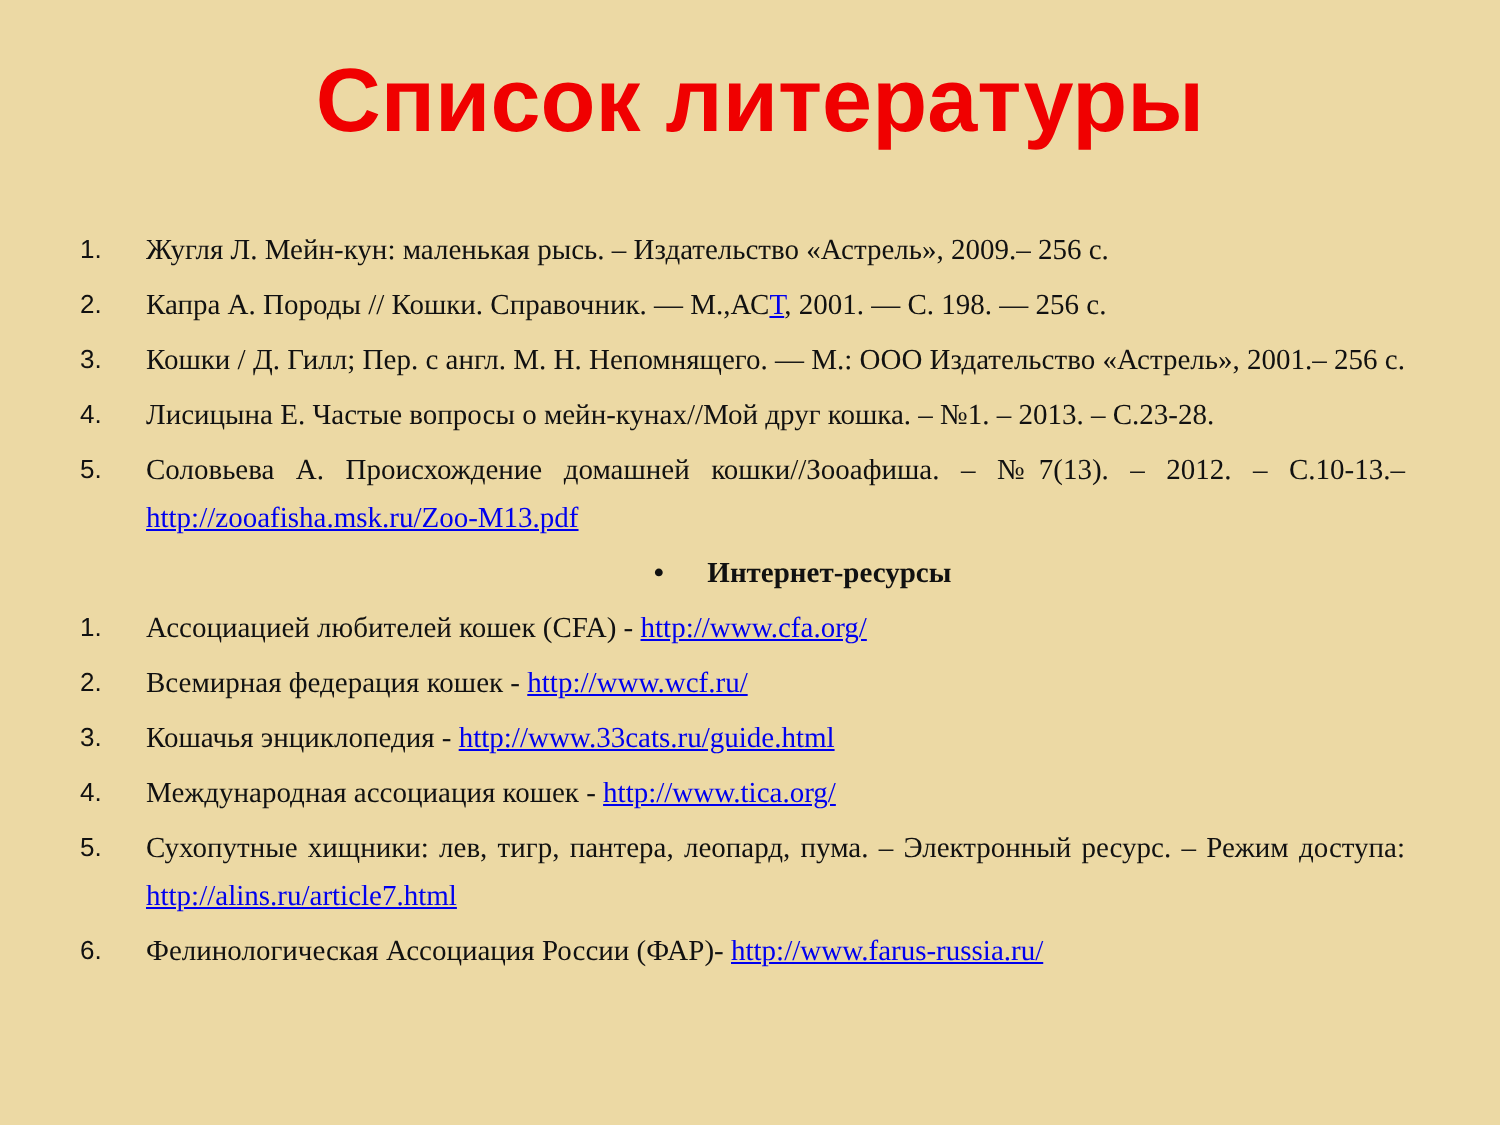Список литературы
1. Жугля Л. Мейн-кун: маленькая рысь. – Издательство «Астрель», 2009.– 256 с.
2. Капра А. Породы // Кошки. Справочник. — М.,АСТ, 2001. — С. 198. — 256 с.
3. Кошки / Д. Гилл; Пер. с англ. М. Н. Непомнящего. — М.: ООО Издательство «Астрель», 2001.– 256 с.
4. Лисицына Е. Частые вопросы о мейн-кунах//Мой друг кошка. – №1. – 2013. – С.23-28.
5. Соловьева А. Происхождение домашней кошки//Зооафиша. – №7(13). – 2012. – С.10-13.– http://zooafisha.msk.ru/Zoo-M13.pdf
• Интернет-ресурсы
1. Ассоциацией любителей кошек (CFA) - http://www.cfa.org/
2. Всемирная федерация кошек - http://www.wcf.ru/
3. Кошачья энциклопедия - http://www.33cats.ru/guide.html
4. Международная ассоциация кошек - http://www.tica.org/
5. Сухопутные хищники: лев, тигр, пантера, леопард, пума. – Электронный ресурс. – Режим доступа: http://alins.ru/article7.html
6. Фелинологическая Ассоциация России (ФАР)- http://www.farus-russia.ru/